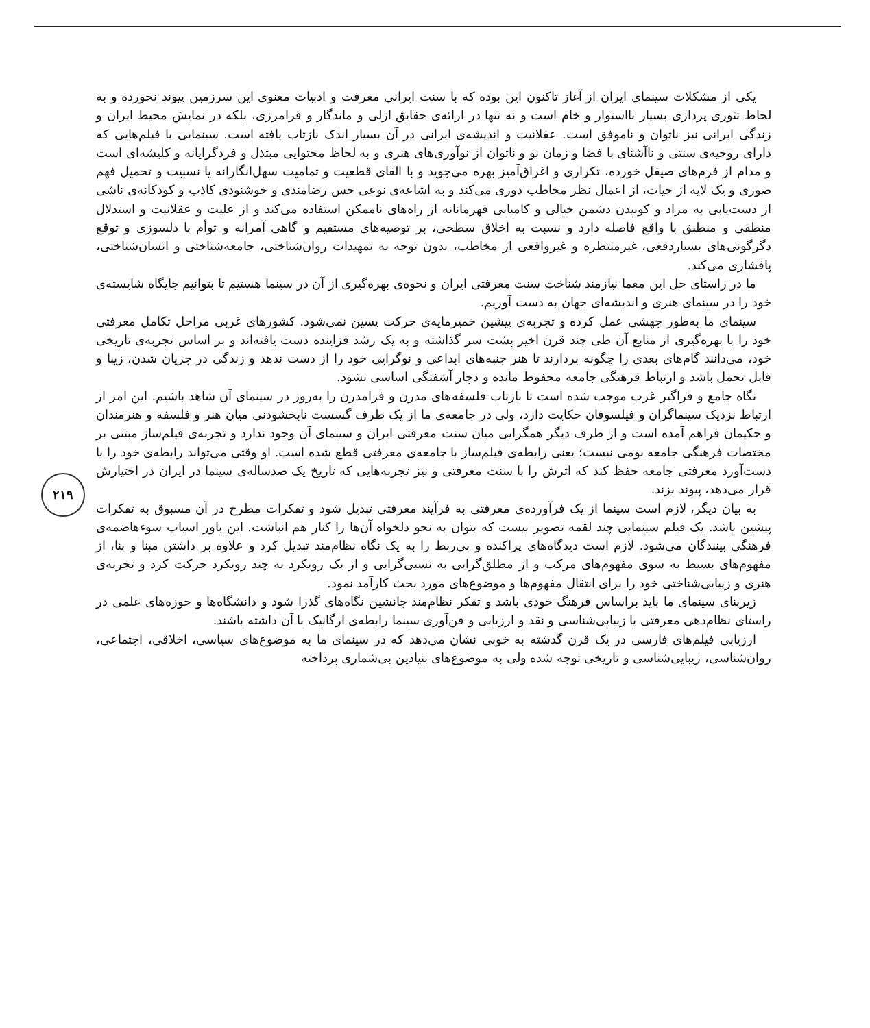۲۱۹
یکی از مشکلات سینمای ایران از آغاز تاکنون این بوده که با سنت ایرانی معرفت و ادبیات معنوی این سرزمین پیوند نخورده و به لحاظ تئوری پردازی بسیار نااستوار و خام است و نه تنها در ارائه‌ی حقایق ازلی و ماندگار و فرامرزی، بلکه در نمایش محیط ایران و زندگی ایرانی نیز ناتوان و ناموفق است. عقلانیت و اندیشه‌ی ایرانی در آن بسیار اندک بازتاب یافته است. سینمایی با فیلم‌هایی که دارای روحیه‌ی سنتی و ناآشنای با فضا و زمان نو و ناتوان از نوآوری‌های هنری و به لحاظ محتوایی مبتذل و فردگرایانه و کلیشه‌ای است و مدام از فرم‌های صیقل خورده، تکراری و اغراق‌آمیز بهره می‌جوید و با القای قطعیت و تمامیت سهل‌انگارانه یا نسبیت و تحمیل فهم صوری و یک لایه از حیات، از اعمال نظر مخاطب دوری می‌کند و به اشاعه‌ی نوعی حس رضامندی و خوشنودی کاذب و کودکانه‌ی ناشی از دست‌یابی به مراد و کوبیدن دشمن خیالی و کامیابی قهرمانانه از راه‌های ناممکن استفاده می‌کند و از علیت و عقلانیت و استدلال منطقی و منطبق با واقع فاصله دارد و نسبت به اخلاق سطحی، بر توصیه‌های مستقیم و گاهی آمرانه و توأم با دلسوزی و توقع دگرگونی‌های بسیاردفعی، غیرمنتظره و غیرواقعی از مخاطب، بدون توجه به تمهیدات روان‌شناختی، جامعه‌شناختی و انسان‌شناختی، پافشاری می‌کند.
ما در راستای حل این معما نیازمند شناخت سنت معرفتی ایران و نحوه‌ی بهره‌گیری از آن در سینما هستیم تا بتوانیم جایگاه شایسته‌ی خود را در سینمای هنری و اندیشه‌ای جهان به دست آوریم.
سینمای ما به‌طور جهشی عمل کرده و تجربه‌ی پیشین خمیرمایه‌ی حرکت پسین نمی‌شود. کشورهای غربی مراحل تکامل معرفتی خود را با بهره‌گیری از منابع آن طی چند قرن اخیر پشت سر گذاشته و به یک رشد فزاینده دست یافته‌اند و بر اساس تجربه‌ی تاریخی خود، می‌دانند گام‌های بعدی را چگونه بردارند تا هنر جنبه‌های ابداعی و نوگرایی خود را از دست ندهد و زندگی در جریان شدن، زیبا و قابل تحمل باشد و ارتباط فرهنگی جامعه محفوظ مانده و دچار آشفتگی اساسی نشود.
نگاه جامع و فراگیر غرب موجب شده است تا بازتاب فلسفه‌های مدرن و فرامدرن را به‌روز در سینمای آن شاهد باشیم. این امر از ارتباط نزدیک سینماگران و فیلسوفان حکایت دارد، ولی در جامعه‌ی ما از یک طرف گسست نابخشودنی میان هنر و فلسفه و هنرمندان و حکیمان فراهم آمده است و از طرف دیگر همگرایی میان سنت معرفتی ایران و سینمای آن وجود ندارد و تجربه‌ی فیلم‌ساز مبتنی بر مختصات فرهنگی جامعه بومی نیست؛ یعنی رابطه‌ی فیلم‌ساز با جامعه‌ی معرفتی قطع شده است. او وقتی می‌تواند رابطه‌ی خود را با دست‌آورد معرفتی جامعه حفظ کند که اثرش را با سنت معرفتی و نیز تجربه‌هایی که تاریخ یک صدساله‌ی سینما در ایران در اختیارش قرار می‌دهد، پیوند بزند.
به بیان دیگر، لازم است سینما از یک فرآورده‌ی معرفتی به فرآیند معرفتی تبدیل شود و تفکرات مطرح در آن مسبوق به تفکرات پیشین باشد. یک فیلم سینمایی چند لقمه تصویر نیست که بتوان به نحو دلخواه آن‌ها را کنار هم انباشت. این باور اسباب سوءهاضمه‌ی فرهنگی بینندگان می‌شود. لازم است دیدگاه‌های پراکنده و بی‌ربط را به یک نگاه نظام‌مند تبدیل کرد و علاوه بر داشتن مبنا و بنا، از مفهوم‌های بسیط به سوی مفهوم‌های مرکب و از مطلق‌گرایی به نسبی‌گرایی و از یک رویکرد به چند رویکرد حرکت کرد و تجربه‌ی هنری و زیبایی‌شناختی خود را برای انتقال مفهوم‌ها و موضوع‌های مورد بحث کارآمد نمود.
زیربنای سینمای ما باید براساس فرهنگ خودی باشد و تفکر نظام‌مند جانشین نگاه‌های گذرا شود و دانشگاه‌ها و حوزه‌های علمی در راستای نظام‌دهی معرفتی یا زیبایی‌شناسی و نقد و ارزیابی و فن‌آوری سینما رابطه‌ی ارگانیک با آن داشته باشند.
ارزیابی فیلم‌های فارسی در یک قرن گذشته به خوبی نشان می‌دهد که در سینمای ما به موضوع‌های سیاسی، اخلاقی، اجتماعی، روان‌شناسی، زیبایی‌شناسی و تاریخی توجه شده ولی به موضوع‌های بنیادین بی‌شماری پرداخته